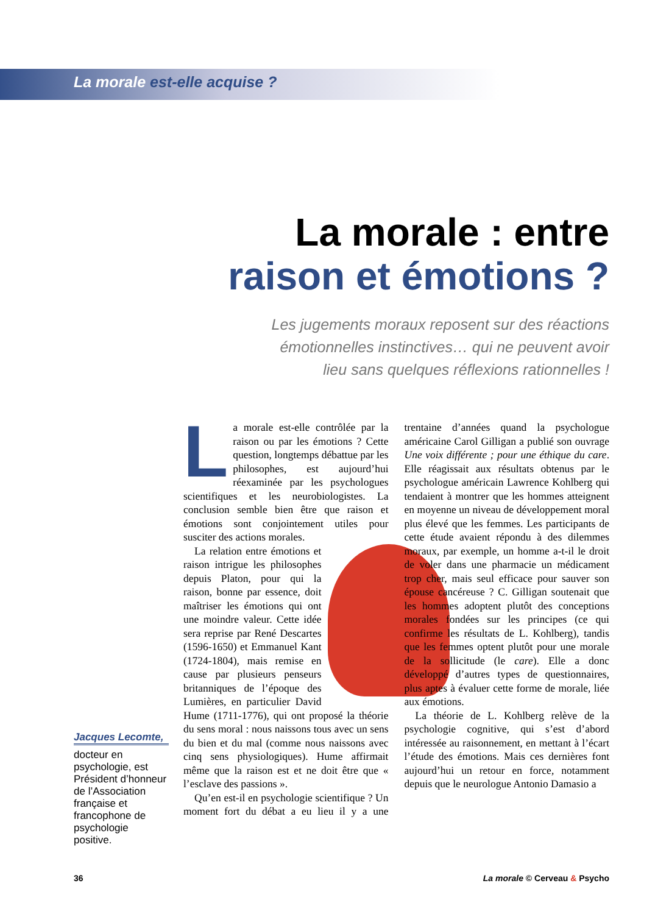La morale est-elle acquise ?
La morale : entre
raison et émotions ?
Les jugements moraux reposent sur des réactions
émotionnelles instinctives… qui ne peuvent avoir
lieu sans quelques réflexions rationnelles !
Jacques Lecomte,
docteur en psychologie, est Président d’honneur de l’Association française et francophone de psychologie positive.
La morale est-elle contrôlée par la raison ou par les émotions ? Cette question, longtemps débattue par les philosophes, est aujourd’hui réexaminée par les psychologues scientifiques et les neurobiologistes. La conclusion semble bien être que raison et émotions sont conjointement utiles pour susciter des actions morales.
La relation entre émotions et raison intrigue les philosophes depuis Platon, pour qui la raison, bonne par essence, doit maîtriser les émotions qui ont une moindre valeur. Cette idée sera reprise par René Descartes (1596-1650) et Emmanuel Kant (1724-1804), mais remise en cause par plusieurs penseurs britanniques de l’époque des Lumières, en particulier David Hume (1711-1776), qui ont proposé la théorie du sens moral : nous naissons tous avec un sens du bien et du mal (comme nous naissons avec cinq sens physiologiques). Hume affirmait même que la raison est et ne doit être que « l’esclave des passions ».
Qu’en est-il en psychologie scientifique ? Un moment fort du débat a eu lieu il y a une trentaine d’années quand la psychologue américaine Carol Gilligan a publié son ouvrage Une voix différente ; pour une éthique du care. Elle réagissait aux résultats obtenus par le psychologue américain Lawrence Kohlberg qui tendaient à montrer que les hommes atteignent en moyenne un niveau de développement moral plus élevé que les femmes. Les participants de cette étude avaient répondu à des dilemmes moraux, par exemple, un homme a-t-il le droit de voler dans une pharmacie un médicament trop cher, mais seul efficace pour sauver son épouse cancéreuse ? C. Gilligan soutenait que les hommes adoptent plutôt des conceptions morales fondées sur les principes (ce qui confirme les résultats de L. Kohlberg), tandis que les femmes optent plutôt pour une morale de la sollicitude (le care). Elle a donc développé d’autres types de questionnaires, plus aptes à évaluer cette forme de morale, liée aux émotions.
La théorie de L. Kohlberg relève de la psychologie cognitive, qui s’est d’abord intéressée au raisonnement, en mettant à l’écart l’étude des émotions. Mais ces dernières font aujourd’hui un retour en force, notamment depuis que le neurologue Antonio Damasio a
36 La morale © Cerveau & Psycho